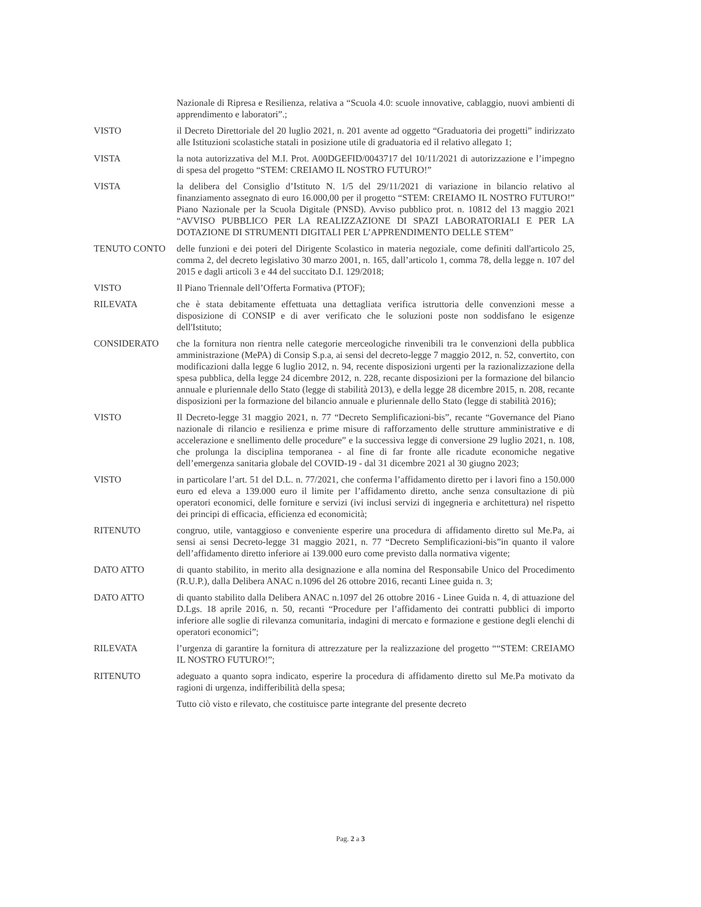Nazionale di Ripresa e Resilienza, relativa a “Scuola 4.0: scuole innovative, cablaggio, nuovi ambienti di apprendimento e laboratori”.;
VISTO il Decreto Direttoriale del 20 luglio 2021, n. 201 avente ad oggetto “Graduatoria dei progetti” indirizzato alle Istituzioni scolastiche statali in posizione utile di graduatoria ed il relativo allegato 1;
VISTA la nota autorizzativa del M.I. Prot. A00DGEFID/0043717 del 10/11/2021 di autorizzazione e l’impegno di spesa del progetto “STEM: CREIAMO IL NOSTRO FUTURO!”
VISTA la delibera del Consiglio d’Istituto N. 1/5 del 29/11/2021 di variazione in bilancio relativo al finanziamento assegnato di euro 16.000,00 per il progetto “STEM: CREIAMO IL NOSTRO FUTURO!” Piano Nazionale per la Scuola Digitale (PNSD). Avviso pubblico prot. n. 10812 del 13 maggio 2021 “AVVISO PUBBLICO PER LA REALIZZAZIONE DI SPAZI LABORATORIALI E PER LA DOTAZIONE DI STRUMENTI DIGITALI PER L’APPRENDIMENTO DELLE STEM”
TENUTO CONTO delle funzioni e dei poteri del Dirigente Scolastico in materia negoziale, come definiti dall'articolo 25, comma 2, del decreto legislativo 30 marzo 2001, n. 165, dall’articolo 1, comma 78, della legge n. 107 del 2015 e dagli articoli 3 e 44 del succitato D.I. 129/2018;
VISTO Il Piano Triennale dell’Offerta Formativa (PTOF);
RILEVATA che è stata debitamente effettuata una dettagliata verifica istruttoria delle convenzioni messe a disposizione di CONSIP e di aver verificato che le soluzioni poste non soddisfano le esigenze dell'Istituto;
CONSIDERATO che la fornitura non rientra nelle categorie merceologiche rinvenibili tra le convenzioni della pubblica amministrazione (MePA) di Consip S.p.a, ai sensi del decreto-legge 7 maggio 2012, n. 52, convertito, con modificazioni dalla legge 6 luglio 2012, n. 94, recente disposizioni urgenti per la razionalizzazione della spesa pubblica, della legge 24 dicembre 2012, n. 228, recante disposizioni per la formazione del bilancio annuale e pluriennale dello Stato (legge di stabilità 2013), e della legge 28 dicembre 2015, n. 208, recante disposizioni per la formazione del bilancio annuale e pluriennale dello Stato (legge di stabilità 2016);
VISTO Il Decreto-legge 31 maggio 2021, n. 77 “Decreto Semplificazioni-bis”, recante “Governance del Piano nazionale di rilancio e resilienza e prime misure di rafforzamento delle strutture amministrative e di accelerazione e snellimento delle procedure” e la successiva legge di conversione 29 luglio 2021, n. 108, che prolunga la disciplina temporanea - al fine di far fronte alle ricadute economiche negative dell’emergenza sanitaria globale del COVID-19 - dal 31 dicembre 2021 al 30 giugno 2023;
VISTO in particolare l’art. 51 del D.L. n. 77/2021, che conferma l’affidamento diretto per i lavori fino a 150.000 euro ed eleva a 139.000 euro il limite per l’affidamento diretto, anche senza consultazione di più operatori economici, delle forniture e servizi (ivi inclusi servizi di ingegneria e architettura) nel rispetto dei principi di efficacia, efficienza ed economicità;
RITENUTO congruo, utile, vantaggioso e conveniente esperire una procedura di affidamento diretto sul Me.Pa, ai sensi ai sensi Decreto-legge 31 maggio 2021, n. 77 “Decreto Semplificazioni-bis”in quanto il valore dell’affidamento diretto inferiore ai 139.000 euro come previsto dalla normativa vigente;
DATO ATTO di quanto stabilito, in merito alla designazione e alla nomina del Responsabile Unico del Procedimento (R.U.P.), dalla Delibera ANAC n.1096 del 26 ottobre 2016, recanti Linee guida n. 3;
DATO ATTO di quanto stabilito dalla Delibera ANAC n.1097 del 26 ottobre 2016 - Linee Guida n. 4, di attuazione del D.Lgs. 18 aprile 2016, n. 50, recanti “Procedure per l’affidamento dei contratti pubblici di importo inferiore alle soglie di rilevanza comunitaria, indagini di mercato e formazione e gestione degli elenchi di operatori economici”;
RILEVATA l’urgenza di garantire la fornitura di attrezzature per la realizzazione del progetto ““STEM: CREIAMO IL NOSTRO FUTURO!”;
RITENUTO adeguato a quanto sopra indicato, esperire la procedura di affidamento diretto sul Me.Pa motivato da ragioni di urgenza, indifferibilità della spesa;
Tutto ciò visto e rilevato, che costituisce parte integrante del presente decreto
Pag. 2 a 3